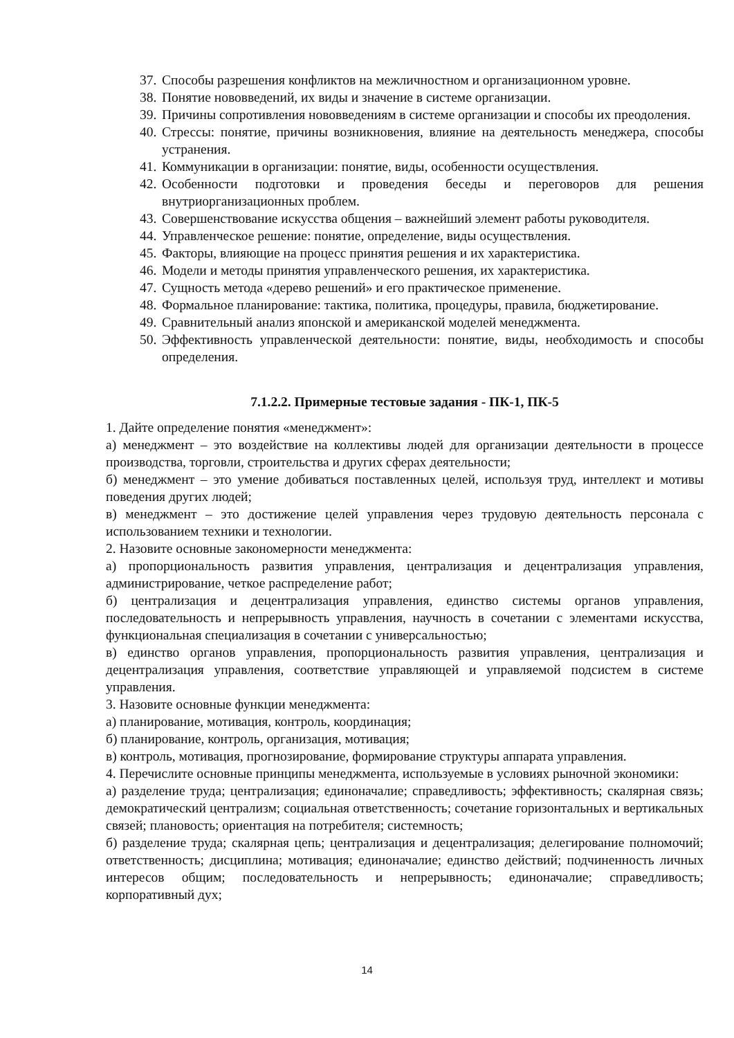37. Способы разрешения конфликтов на межличностном и организационном уровне.
38. Понятие нововведений, их виды и значение в системе организации.
39. Причины сопротивления нововведениям в системе организации и способы их преодоления.
40. Стрессы: понятие, причины возникновения, влияние на деятельность менеджера, способы устранения.
41. Коммуникации в организации: понятие, виды, особенности осуществления.
42. Особенности подготовки и проведения беседы и переговоров для решения внутриорганизационных проблем.
43. Совершенствование искусства общения – важнейший элемент работы руководителя.
44. Управленческое решение: понятие, определение, виды осуществления.
45. Факторы, влияющие на процесс принятия решения и их характеристика.
46. Модели и методы принятия управленческого решения, их характеристика.
47. Сущность метода «дерево решений» и его практическое применение.
48. Формальное планирование: тактика, политика, процедуры, правила, бюджетирование.
49. Сравнительный анализ японской и американской моделей менеджмента.
50. Эффективность управленческой деятельности: понятие, виды, необходимость и способы определения.
7.1.2.2. Примерные тестовые задания - ПК-1, ПК-5
1. Дайте определение понятия «менеджмент»:
а) менеджмент – это воздействие на коллективы людей для организации деятельности в процессе производства, торговли, строительства и других сферах деятельности;
б) менеджмент – это умение добиваться поставленных целей, используя труд, интеллект и мотивы поведения других людей;
в) менеджмент – это достижение целей управления через трудовую деятельность персонала с использованием техники и технологии.
2. Назовите основные закономерности менеджмента:
а) пропорциональность развития управления, централизация и децентрализация управления, администрирование, четкое распределение работ;
б) централизация и децентрализация управления, единство системы органов управления, последовательность и непрерывность управления, научность в сочетании с элементами искусства, функциональная специализация в сочетании с универсальностью;
в) единство органов управления, пропорциональность развития управления, централизация и децентрализация управления, соответствие управляющей и управляемой подсистем в системе управления.
3. Назовите основные функции менеджмента:
а) планирование, мотивация, контроль, координация;
б) планирование, контроль, организация, мотивация;
в) контроль, мотивация, прогнозирование, формирование структуры аппарата управления.
4. Перечислите основные принципы менеджмента, используемые в условиях рыночной экономики:
а) разделение труда; централизация; единоначалие; справедливость; эффективность; скалярная связь; демократический централизм; социальная ответственность; сочетание горизонтальных и вертикальных связей; плановость; ориентация на потребителя; системность;
б) разделение труда; скалярная цепь; централизация и децентрализация; делегирование полномочий; ответственность; дисциплина; мотивация; единоначалие; единство действий; подчиненность личных интересов общим; последовательность и непрерывность; единоначалие; справедливость; корпоративный дух;
14